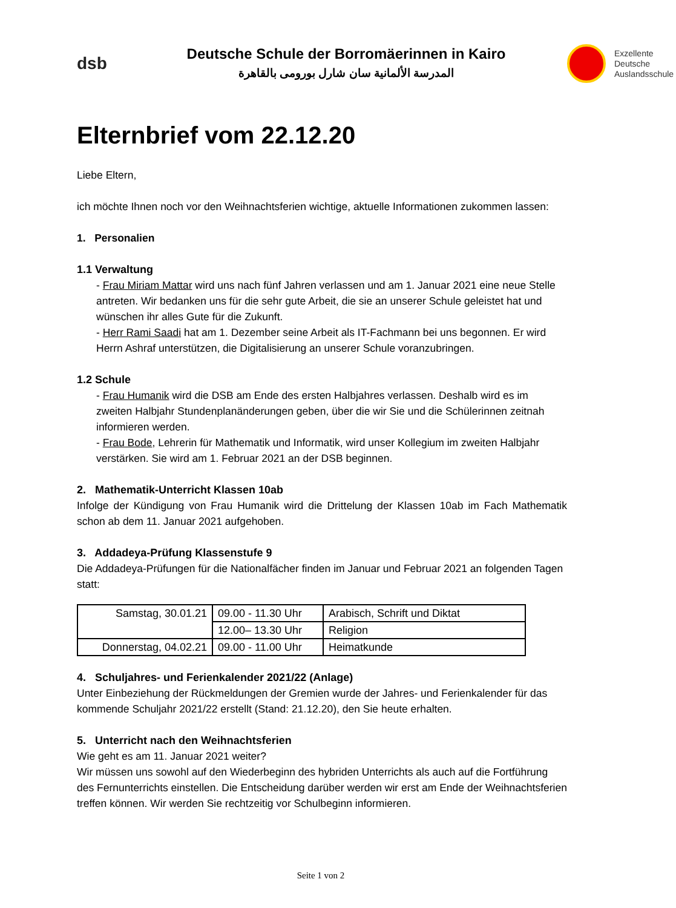dsb
Deutsche Schule der Borromäerinnen in Kairo
المدرسة الألمانية سان شارل بورومى بالقاهرة
Exzellente
Deutsche
Auslandsschule
Elternbrief vom 22.12.20
Liebe Eltern,
ich möchte Ihnen noch vor den Weihnachtsferien wichtige, aktuelle Informationen zukommen lassen:
1. Personalien
1.1 Verwaltung
- Frau Miriam Mattar wird uns nach fünf Jahren verlassen und am 1. Januar 2021 eine neue Stelle antreten. Wir bedanken uns für die sehr gute Arbeit, die sie an unserer Schule geleistet hat und wünschen ihr alles Gute für die Zukunft.
- Herr Rami Saadi hat am 1. Dezember seine Arbeit als IT-Fachmann bei uns begonnen. Er wird Herrn Ashraf unterstützen, die Digitalisierung an unserer Schule voranzubringen.
1.2 Schule
- Frau Humanik wird die DSB am Ende des ersten Halbjahres verlassen. Deshalb wird es im zweiten Halbjahr Stundenplanänderungen geben, über die wir Sie und die Schülerinnen zeitnah informieren werden.
- Frau Bode, Lehrerin für Mathematik und Informatik, wird unser Kollegium im zweiten Halbjahr verstärken. Sie wird am 1. Februar 2021 an der DSB beginnen.
2. Mathematik-Unterricht Klassen 10ab
Infolge der Kündigung von Frau Humanik wird die Drittelung der Klassen 10ab im Fach Mathematik schon ab dem 11. Januar 2021 aufgehoben.
3. Addadeya-Prüfung Klassenstufe 9
Die Addadeya-Prüfungen für die Nationalfächer finden im Januar und Februar 2021 an folgenden Tagen statt:
| Samstag, 30.01.21 | 09.00 - 11.30 Uhr | Arabisch, Schrift und Diktat |
| | 12.00– 13.30 Uhr | Religion |
| Donnerstag, 04.02.21 | 09.00 - 11.00 Uhr | Heimatkunde |
4. Schuljahres- und Ferienkalender 2021/22 (Anlage)
Unter Einbeziehung der Rückmeldungen der Gremien wurde der Jahres- und Ferienkalender für das kommende Schuljahr 2021/22 erstellt (Stand: 21.12.20), den Sie heute erhalten.
5. Unterricht nach den Weihnachtsferien
Wie geht es am 11. Januar 2021 weiter?
Wir müssen uns sowohl auf den Wiederbeginn des hybriden Unterrichts als auch auf die Fortführung des Fernunterrichts einstellen. Die Entscheidung darüber werden wir erst am Ende der Weihnachtsferien treffen können. Wir werden Sie rechtzeitig vor Schulbeginn informieren.
Seite 1 von 2